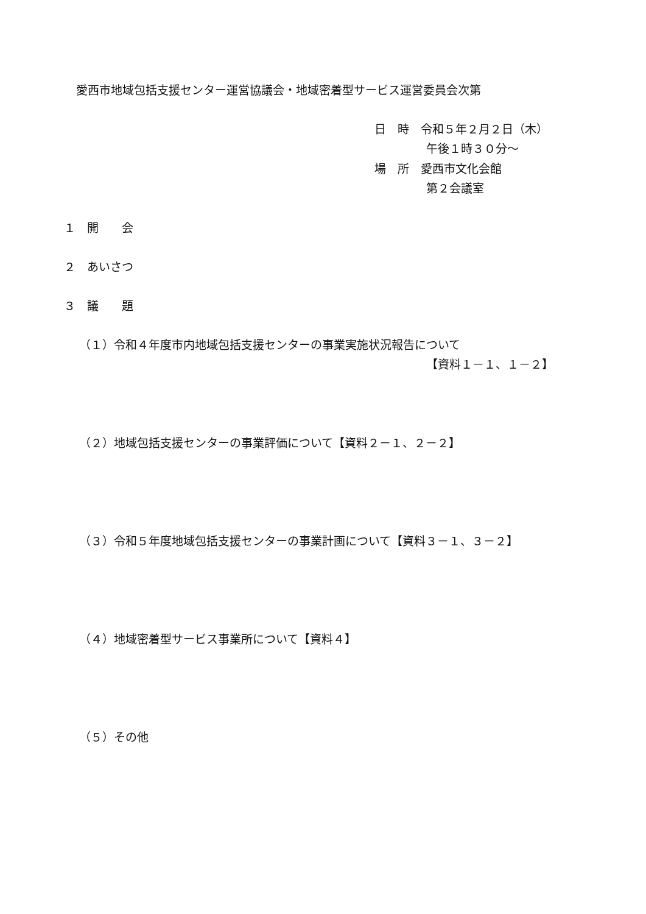愛西市地域包括支援センター運営協議会・地域密着型サービス運営委員会次第
日　時　令和５年２月２日（木）
午後１時３０分～
場　所　愛西市文化会館
第２会議室
１　開　　会
２　あいさつ
３　議　　題
（１）令和４年度市内地域包括支援センターの事業実施状況報告について
【資料１－１、１－２】
（２）地域包括支援センターの事業評価について【資料２－１、２－２】
（３）令和５年度地域包括支援センターの事業計画について【資料３－１、３－２】
（４）地域密着型サービス事業所について【資料４】
（５）その他